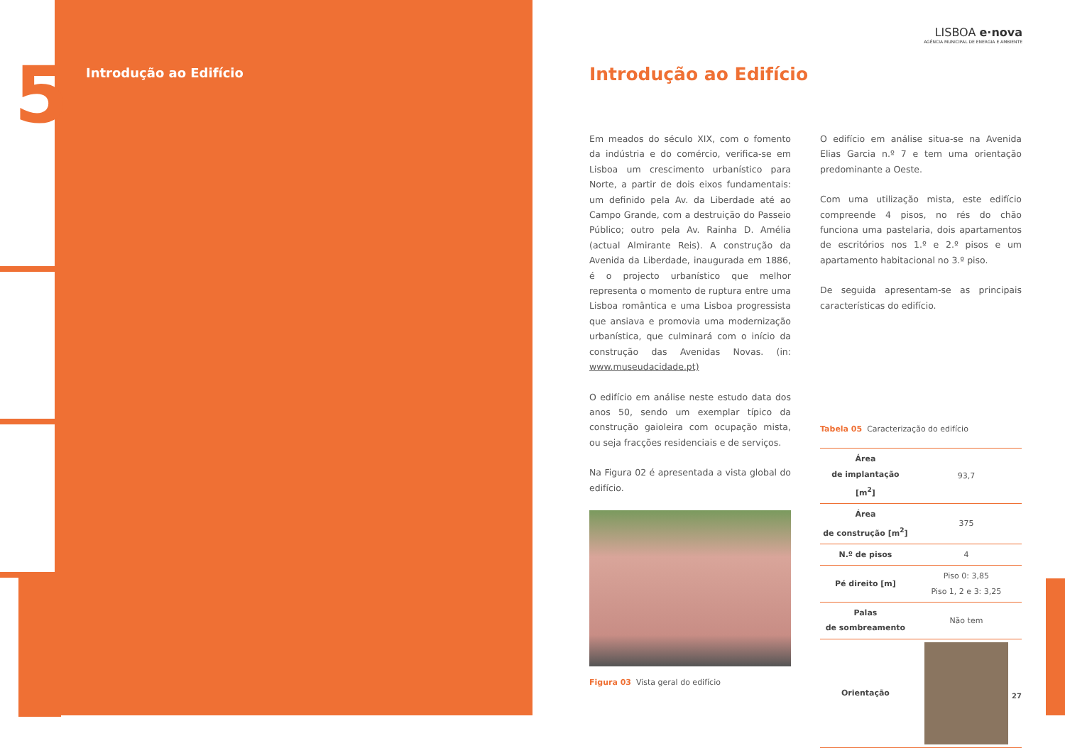5 Introdução ao Edifício
LISBOA e·nova
AGÊNCIA MUNICIPAL DE ENERGIA E AMBIENTE
Introdução ao Edifício
Em meados do século XIX, com o fomento da indústria e do comércio, verifica-se em Lisboa um crescimento urbanístico para Norte, a partir de dois eixos fundamentais: um definido pela Av. da Liberdade até ao Campo Grande, com a destruição do Passeio Público; outro pela Av. Rainha D. Amélia (actual Almirante Reis). A construção da Avenida da Liberdade, inaugurada em 1886, é o projecto urbanístico que melhor representa o momento de ruptura entre uma Lisboa romântica e uma Lisboa progressista que ansiava e promovia uma modernização urbanística, que culminará com o início da construção das Avenidas Novas. (in: www.museudacidade.pt)
O edifício em análise neste estudo data dos anos 50, sendo um exemplar típico da construção gaioleira com ocupação mista, ou seja fracções residenciais e de serviços.
Na Figura 02 é apresentada a vista global do edifício.
Figura 03 Vista geral do edifício
O edifício em análise situa-se na Avenida Elias Garcia n.º 7 e tem uma orientação predominante a Oeste.
Com uma utilização mista, este edifício compreende 4 pisos, no rés do chão funciona uma pastelaria, dois apartamentos de escritórios nos 1.º e 2.º pisos e um apartamento habitacional no 3.º piso.
De seguida apresentam-se as principais características do edifício.
Tabela 05 Caracterização do edifício
| Área de implantação [m<sup>2</sup>] | 93,7 |
| Área de construção [m<sup>2</sup>] | 375 |
| N.º de pisos | 4 |
| Pé direito [m] | Piso 0: 3,85 Piso 1, 2 e 3: 3,25 |
| Palas de sombreamento | Não tem |
| Orientação | |
27